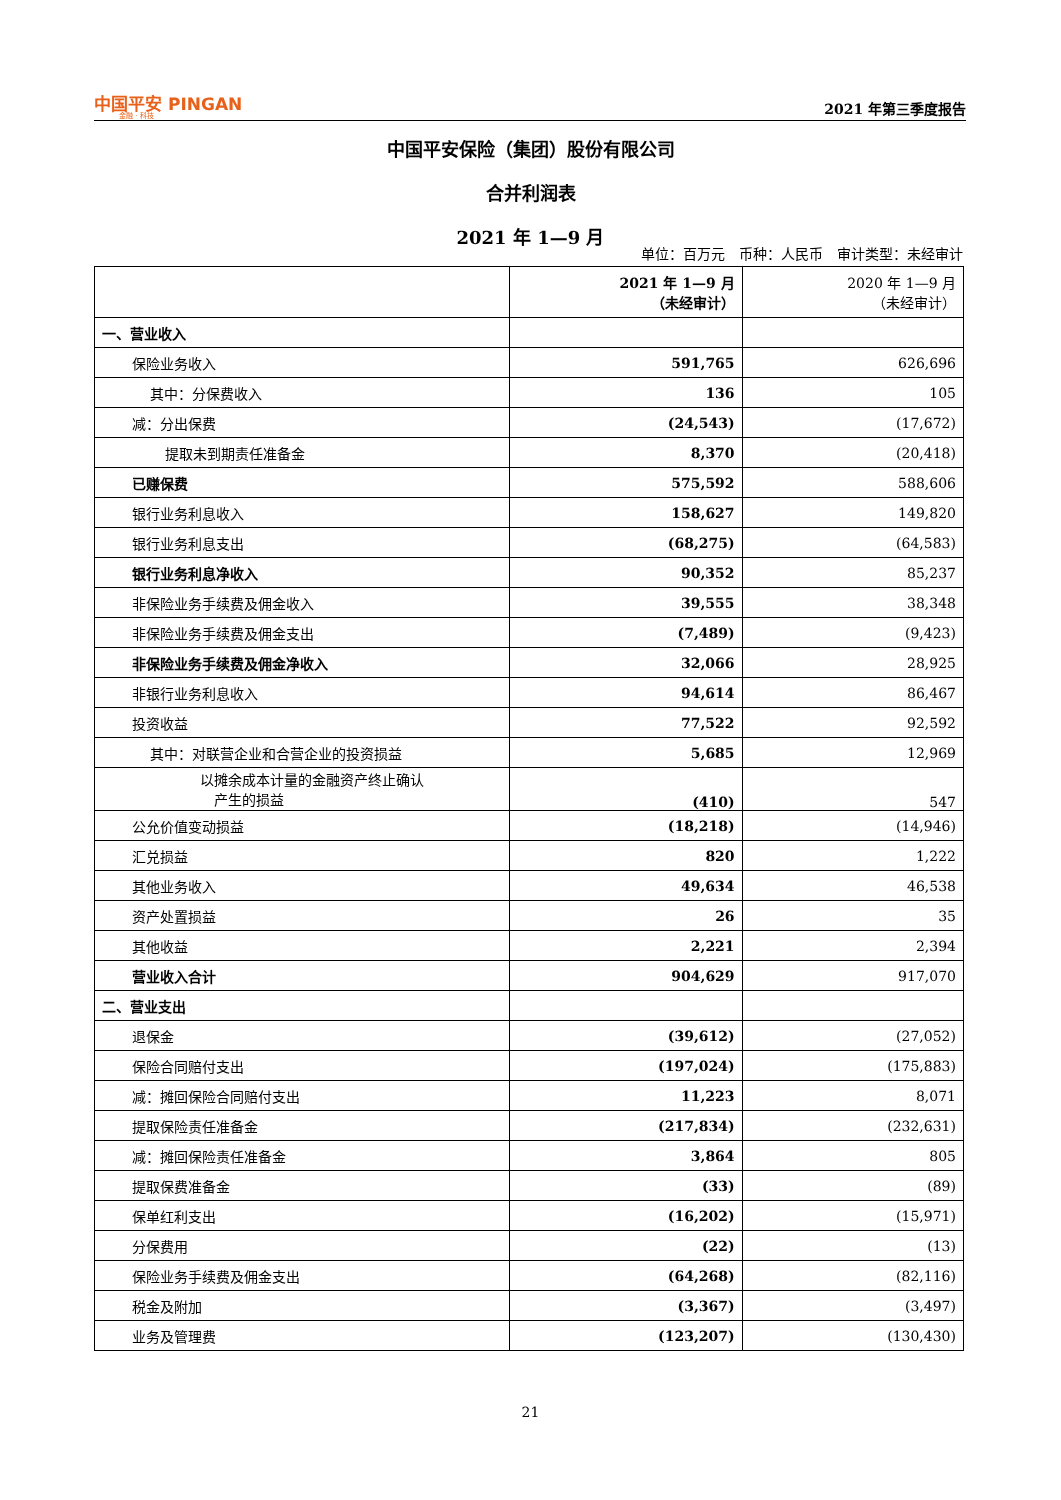中国平安 PINGAN
金融 · 科技
2021 年第三季度报告
中国平安保险（集团）股份有限公司
合并利润表
2021 年 1—9 月
单位：百万元　币种：人民币　审计类型：未经审计
| | 2021 年 1—9 月 （未经审计） | 2020 年 1—9 月 （未经审计） |
| --- | --- | --- |
| 一、营业收入 | | |
| 保险业务收入 | 591,765 | 626,696 |
| 其中：分保费收入 | 136 | 105 |
| 减：分出保费 | (24,543) | (17,672) |
| 提取未到期责任准备金 | 8,370 | (20,418) |
| 已赚保费 | 575,592 | 588,606 |
| 银行业务利息收入 | 158,627 | 149,820 |
| 银行业务利息支出 | (68,275) | (64,583) |
| 银行业务利息净收入 | 90,352 | 85,237 |
| 非保险业务手续费及佣金收入 | 39,555 | 38,348 |
| 非保险业务手续费及佣金支出 | (7,489) | (9,423) |
| 非保险业务手续费及佣金净收入 | 32,066 | 28,925 |
| 非银行业务利息收入 | 94,614 | 86,467 |
| 投资收益 | 77,522 | 92,592 |
| 其中：对联营企业和合营企业的投资损益 | 5,685 | 12,969 |
| 以摊余成本计量的金融资产终止确认 产生的损益 | (410) | 547 |
| 公允价值变动损益 | (18,218) | (14,946) |
| 汇兑损益 | 820 | 1,222 |
| 其他业务收入 | 49,634 | 46,538 |
| 资产处置损益 | 26 | 35 |
| 其他收益 | 2,221 | 2,394 |
| 营业收入合计 | 904,629 | 917,070 |
| 二、营业支出 | | |
| 退保金 | (39,612) | (27,052) |
| 保险合同赔付支出 | (197,024) | (175,883) |
| 减：摊回保险合同赔付支出 | 11,223 | 8,071 |
| 提取保险责任准备金 | (217,834) | (232,631) |
| 减：摊回保险责任准备金 | 3,864 | 805 |
| 提取保费准备金 | (33) | (89) |
| 保单红利支出 | (16,202) | (15,971) |
| 分保费用 | (22) | (13) |
| 保险业务手续费及佣金支出 | (64,268) | (82,116) |
| 税金及附加 | (3,367) | (3,497) |
| 业务及管理费 | (123,207) | (130,430) |
21